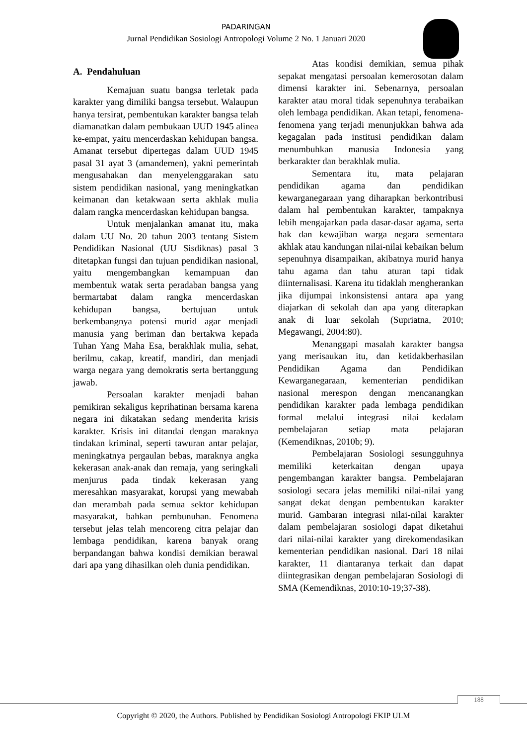PADARINGAN
Jurnal Pendidikan Sosiologi Antropologi Volume 2 No. 1 Januari 2020
A. Pendahuluan
Kemajuan suatu bangsa terletak pada karakter yang dimiliki bangsa tersebut. Walaupun hanya tersirat, pembentukan karakter bangsa telah diamanatkan dalam pembukaan UUD 1945 alinea ke-empat, yaitu mencerdaskan kehidupan bangsa. Amanat tersebut dipertegas dalam UUD 1945 pasal 31 ayat 3 (amandemen), yakni pemerintah mengusahakan dan menyelenggarakan satu sistem pendidikan nasional, yang meningkatkan keimanan dan ketakwaan serta akhlak mulia dalam rangka mencerdaskan kehidupan bangsa.
Untuk menjalankan amanat itu, maka dalam UU No. 20 tahun 2003 tentang Sistem Pendidikan Nasional (UU Sisdiknas) pasal 3 ditetapkan fungsi dan tujuan pendidikan nasional, yaitu mengembangkan kemampuan dan membentuk watak serta peradaban bangsa yang bermartabat dalam rangka mencerdaskan kehidupan bangsa, bertujuan untuk berkembangnya potensi murid agar menjadi manusia yang beriman dan bertakwa kepada Tuhan Yang Maha Esa, berakhlak mulia, sehat, berilmu, cakap, kreatif, mandiri, dan menjadi warga negara yang demokratis serta bertanggung jawab.
Persoalan karakter menjadi bahan pemikiran sekaligus keprihatinan bersama karena negara ini dikatakan sedang menderita krisis karakter. Krisis ini ditandai dengan maraknya tindakan kriminal, seperti tawuran antar pelajar, meningkatnya pergaulan bebas, maraknya angka kekerasan anak-anak dan remaja, yang seringkali menjurus pada tindak kekerasan yang meresahkan masyarakat, korupsi yang mewabah dan merambah pada semua sektor kehidupan masyarakat, bahkan pembunuhan. Fenomena tersebut jelas telah mencoreng citra pelajar dan lembaga pendidikan, karena banyak orang berpandangan bahwa kondisi demikian berawal dari apa yang dihasilkan oleh dunia pendidikan.
Atas kondisi demikian, semua pihak sepakat mengatasi persoalan kemerosotan dalam dimensi karakter ini. Sebenarnya, persoalan karakter atau moral tidak sepenuhnya terabaikan oleh lembaga pendidikan. Akan tetapi, fenomena-fenomena yang terjadi menunjukkan bahwa ada kegagalan pada institusi pendidikan dalam menumbuhkan manusia Indonesia yang berkarakter dan berakhlak mulia.
Sementara itu, mata pelajaran pendidikan agama dan pendidikan kewarganegaraan yang diharapkan berkontribusi dalam hal pembentukan karakter, tampaknya lebih mengajarkan pada dasar-dasar agama, serta hak dan kewajiban warga negara sementara akhlak atau kandungan nilai-nilai kebaikan belum sepenuhnya disampaikan, akibatnya murid hanya tahu agama dan tahu aturan tapi tidak diinternalisasi. Karena itu tidaklah mengherankan jika dijumpai inkonsistensi antara apa yang diajarkan di sekolah dan apa yang diterapkan anak di luar sekolah (Supriatna, 2010; Megawangi, 2004:80).
Menanggapi masalah karakter bangsa yang merisaukan itu, dan ketidakberhasilan Pendidikan Agama dan Pendidikan Kewarganegaraan, kementerian pendidikan nasional merespon dengan mencanangkan pendidikan karakter pada lembaga pendidikan formal melalui integrasi nilai kedalam pembelajaran setiap mata pelajaran (Kemendiknas, 2010b; 9).
Pembelajaran Sosiologi sesungguhnya memiliki keterkaitan dengan upaya pengembangan karakter bangsa. Pembelajaran sosiologi secara jelas memiliki nilai-nilai yang sangat dekat dengan pembentukan karakter murid. Gambaran integrasi nilai-nilai karakter dalam pembelajaran sosiologi dapat diketahui dari nilai-nilai karakter yang direkomendasikan kementerian pendidikan nasional. Dari 18 nilai karakter, 11 diantaranya terkait dan dapat diintegrasikan dengan pembelajaran Sosiologi di SMA (Kemendiknas, 2010:10-19;37-38).
188
Copyright © 2020, the Authors. Published by Pendidikan Sosiologi Antropologi FKIP ULM